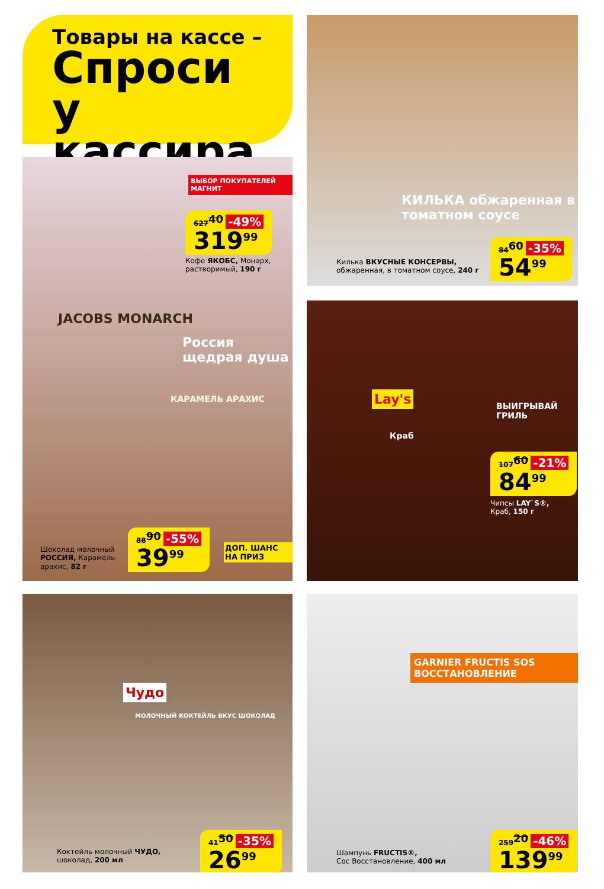Товары на кассе –
Спроси
у кассира
ВЫБОР ПОКУПАТЕЛЕЙ МАГНИТ
627<sup>40</sup> -49%
319<sup>99</sup>
Кофе ЯКОБС, Монарх,
растворимый, 190 г
JACOBS MONARCH
Россия щедрая душа
КАРАМЕЛЬ АРАХИС
Шоколад молочный
РОССИЯ, Карамель-
арахис, 82 г
88<sup>90</sup> -55%
39<sup>99</sup>
ДОП. ШАНС НА ПРИЗ
Чудо
МОЛОЧНЫЙ КОКТЕЙЛЬ ВКУС ШОКОЛАД
Коктейль молочный ЧУДО,
шоколад, 200 мл
41<sup>50</sup> -35%
26<sup>99</sup>
КИЛЬКА обжаренная в томатном соусе
Килька ВКУСНЫЕ КОНСЕРВЫ,
обжаренная, в томатном соусе, 240 г
84<sup>60</sup> -35%
54<sup>99</sup>
Lay's
Краб
ВЫИГРЫВАЙ
ГРИЛЬ
107<sup>60</sup> -21%
84<sup>99</sup>
Чипсы LAY`S®,
Краб, 150 г
GARNIER FRUCTIS SOS ВОССТАНОВЛЕНИЕ
Шампунь FRUCTIS®,
Сос Восстановление, 400 мл
259<sup>20</sup> -46%
139<sup>99</sup>